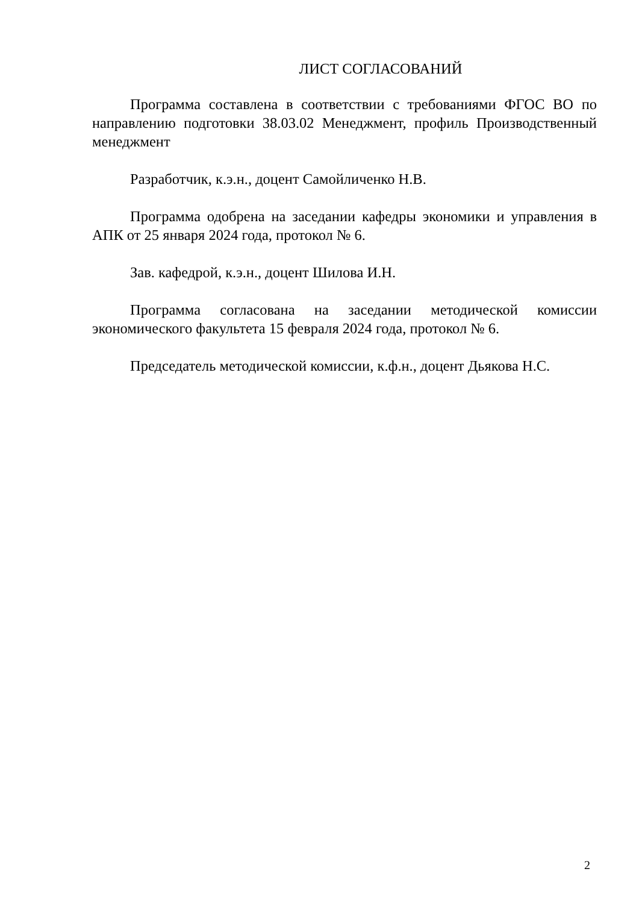ЛИСТ СОГЛАСОВАНИЙ
Программа составлена в соответствии с требованиями ФГОС ВО по направлению подготовки 38.03.02 Менеджмент, профиль Производственный менеджмент
Разработчик, к.э.н., доцент Самойличенко Н.В.
Программа одобрена на заседании кафедры экономики и управления в АПК от 25 января 2024 года, протокол № 6.
Зав. кафедрой, к.э.н., доцент Шилова И.Н.
Программа согласована на заседании методической комиссии экономического факультета 15 февраля 2024 года, протокол № 6.
Председатель методической комиссии, к.ф.н., доцент Дьякова Н.С.
2